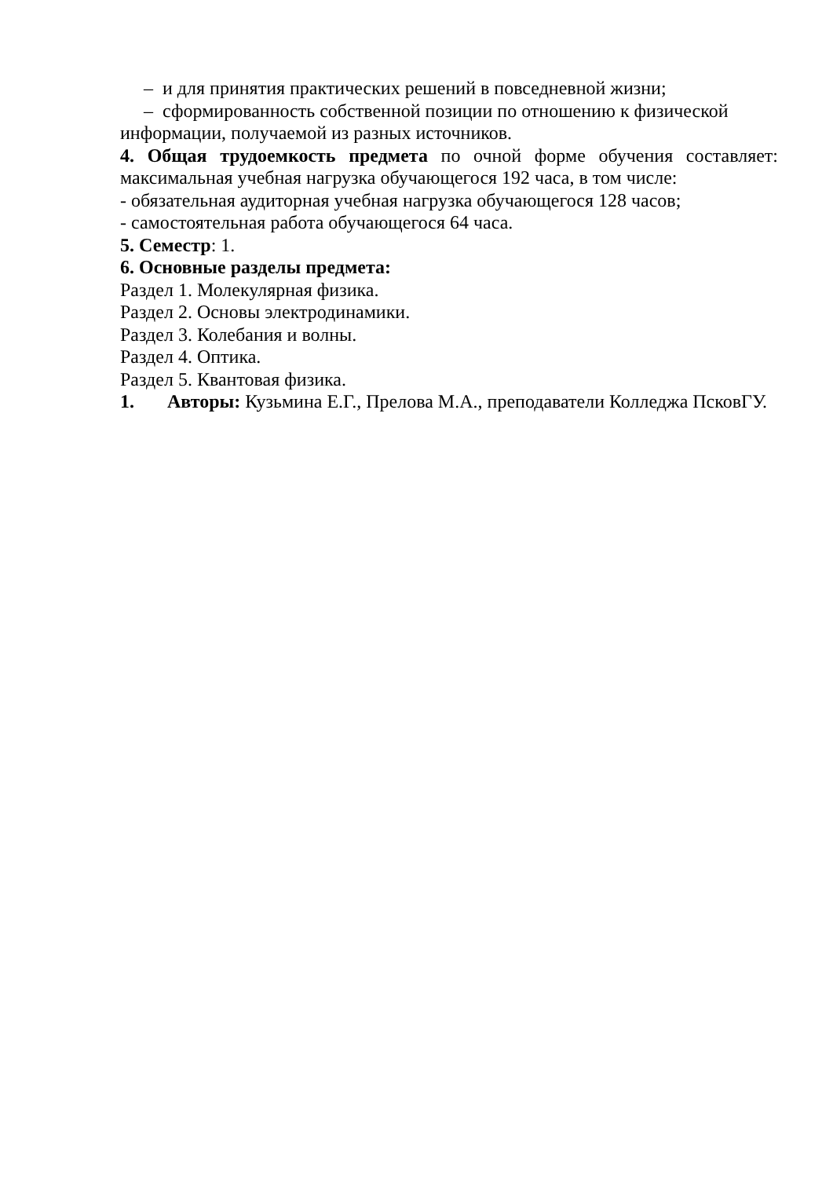– и для принятия практических решений в повседневной жизни;
– сформированность собственной позиции по отношению к физической
информации, получаемой из разных источников.
4. Общая трудоемкость предмета по очной форме обучения составляет: максимальная учебная нагрузка обучающегося 192 часа, в том числе:
- обязательная аудиторная учебная нагрузка обучающегося 128 часов;
- самостоятельная работа обучающегося 64 часа.
5. Семестр: 1.
6. Основные разделы предмета:
Раздел 1. Молекулярная физика.
Раздел 2. Основы электродинамики.
Раздел 3. Колебания и волны.
Раздел 4. Оптика.
Раздел 5. Квантовая физика.
1. Авторы: Кузьмина Е.Г., Прелова М.А., преподаватели Колледжа ПсковГУ.